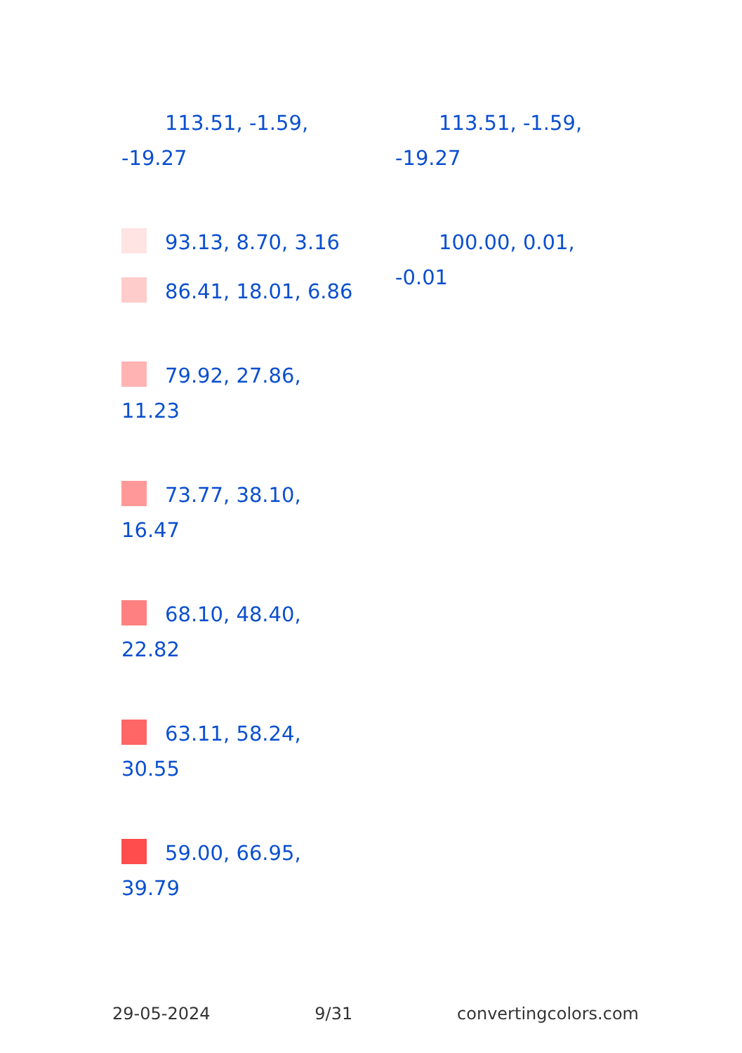113.51, -1.59, -19.27
93.13, 8.70, 3.16
86.41, 18.01, 6.86
79.92, 27.86, 11.23
73.77, 38.10, 16.47
68.10, 48.40, 22.82
63.11, 58.24, 30.55
59.00, 66.95, 39.79
113.51, -1.59, -19.27
100.00, 0.01, -0.01
29-05-2024 9/31 convertingcolors.com